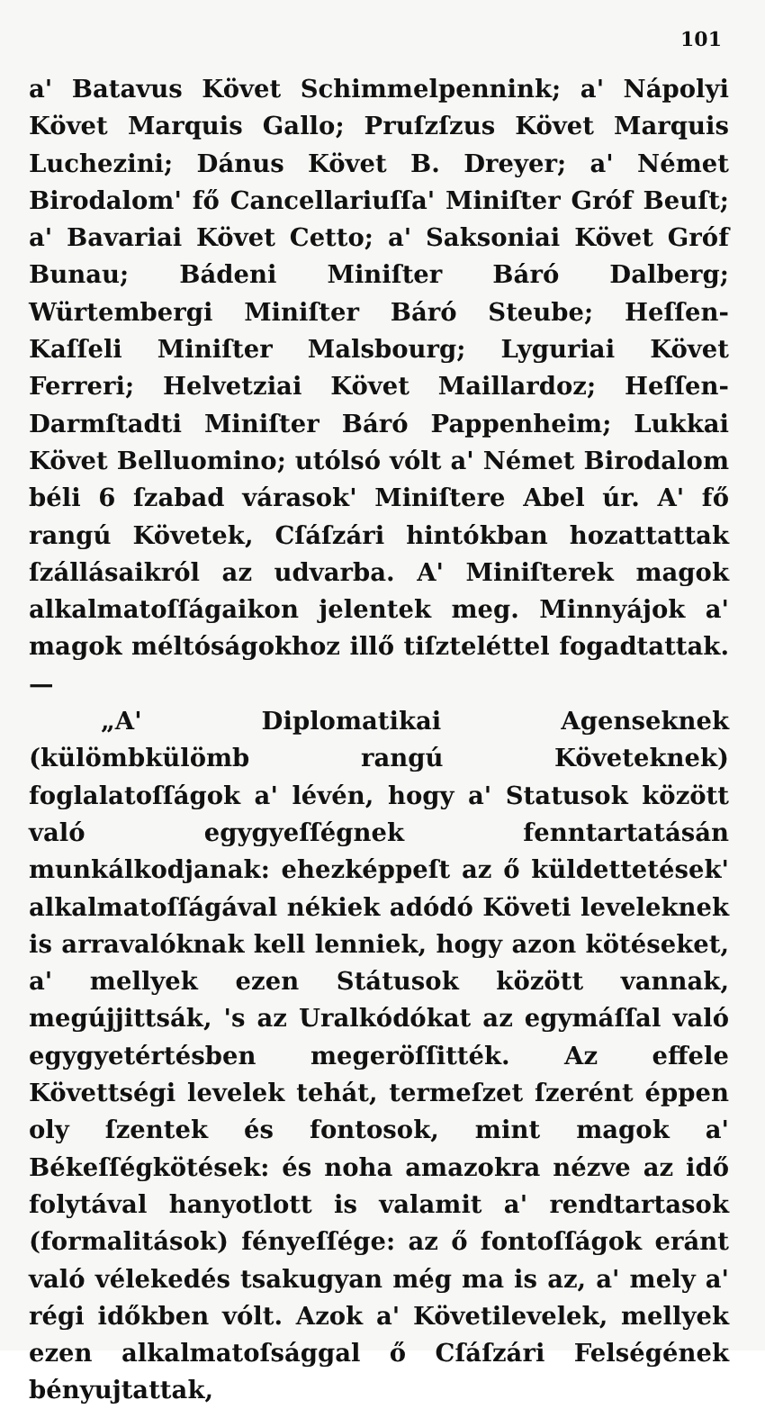101
a' Batavus Követ Schimmelpennink; a' Nápolyi Követ Marquis Gallo; Pruſzſzus Követ Marquis Luchezini; Dánus Követ B. Dreyer; a' Német Birodalom' fő Cancellariuſſa' Miniſter Gróf Beuſt; a' Bavariai Követ Cetto; a' Saksoniai Követ Gróf Bunau; Bádeni Miniſter Báró Dalberg; Würtembergi Miniſter Báró Steube; Heſſen-Kaſſeli Miniſter Malsbourg; Lyguriai Követ Ferreri; Helvetziai Követ Maillardoz; Heſſen-Darmſtadti Miniſter Báró Pappenheim; Lukkai Követ Belluomino; utólsó vólt a' Német Birodalom béli 6 ſzabad várasok' Miniſtere Abel úr. A' fő rangú Követek, Cſáſzári hintókban hozattattak ſzállásaikról az udvarba. A' Miniſterek magok alkalmatoſſágaikon jelentek meg. Minnyájok a' magok méltóságokhoz illő tiſzteléttel fogadtattak. —
„A' Diplomatikai Agenseknek (külömbkülömb rangú Követeknek) foglalatoſſágok a' lévén, hogy a' Statusok között való egygyeſſégnek fenntartatásán munkálkodjanak: ehezképpeſt az ő küldettetések' alkalmatoſſágával nékiek adódó Követi leveleknek is arravalóknak kell lenniek, hogy azon kötéseket, a' mellyek ezen Státusok között vannak, megújjittsák, 's az Uralkódókat az egymáſſal való egygyetértésben megeröſſitték. Az effele Követtségi levelek tehát, termeſzet ſzerént éppen oly ſzentek és fontosok, mint magok a' Békeſſégkötések: és noha amazokra nézve az idő folytával hanyotlott is valamit a' rendtartasok (formalitások) fényeſſége: az ő fontoſſágok eránt való vélekedés tsakugyan még ma is az, a' mely a' régi időkben vólt. Azok a' Követilevelek, mellyek ezen alkalmatoſsággal ő Cſáſzári Felségének bényujtattak,